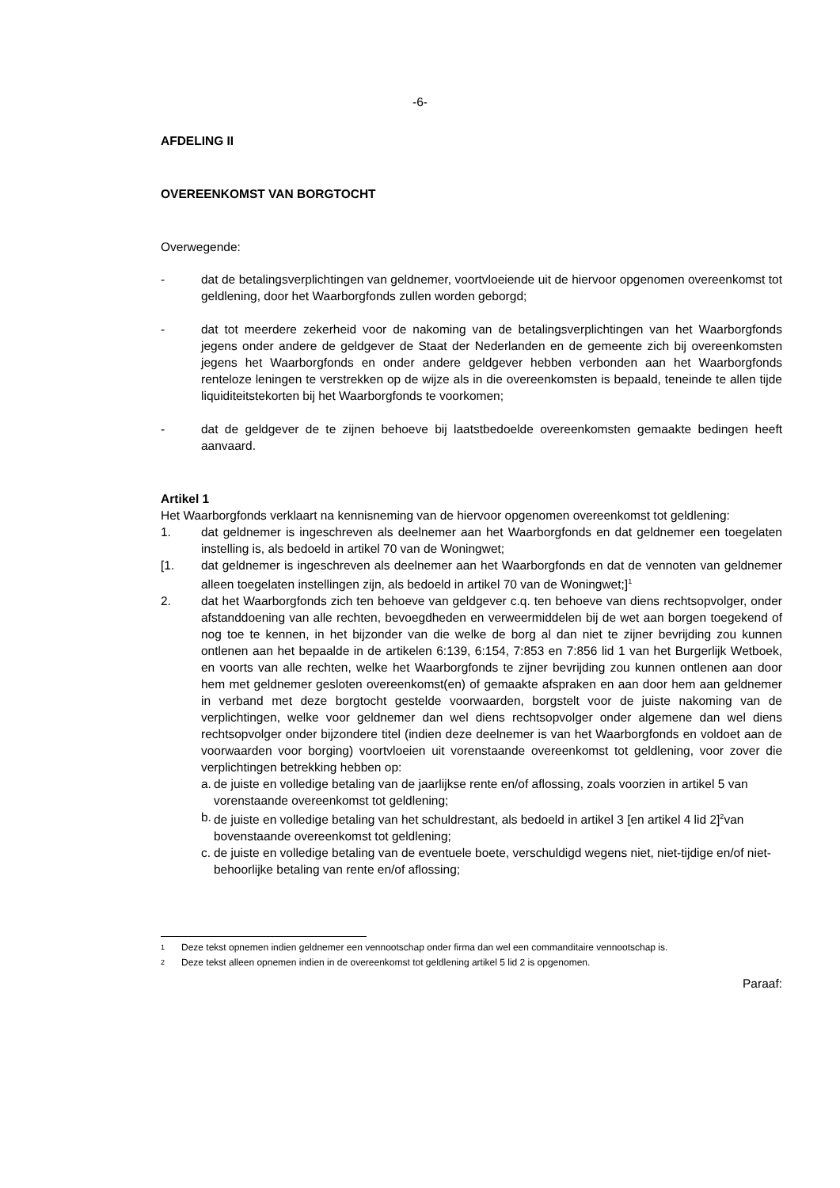-6-
AFDELING II
OVEREENKOMST VAN BORGTOCHT
Overwegende:
- dat de betalingsverplichtingen van geldnemer, voortvloeiende uit de hiervoor opgenomen overeenkomst tot geldlening, door het Waarborgfonds zullen worden geborgd;
- dat tot meerdere zekerheid voor de nakoming van de betalingsverplichtingen van het Waarborgfonds jegens onder andere de geldgever de Staat der Nederlanden en de gemeente zich bij overeenkomsten jegens het Waarborgfonds en onder andere geldgever hebben verbonden aan het Waarborgfonds renteloze leningen te verstrekken op de wijze als in die overeenkomsten is bepaald, teneinde te allen tijde liquiditeitstekorten bij het Waarborgfonds te voorkomen;
- dat de geldgever de te zijnen behoeve bij laatstbedoelde overeenkomsten gemaakte bedingen heeft aanvaard.
Artikel 1
Het Waarborgfonds verklaart na kennisneming van de hiervoor opgenomen overeenkomst tot geldlening:
1. dat geldnemer is ingeschreven als deelnemer aan het Waarborgfonds en dat geldnemer een toegelaten instelling is, als bedoeld in artikel 70 van de Woningwet;
[1. dat geldnemer is ingeschreven als deelnemer aan het Waarborgfonds en dat de vennoten van geldnemer alleen toegelaten instellingen zijn, als bedoeld in artikel 70 van de Woningwet;]<sup>1</sup>
2. dat het Waarborgfonds zich ten behoeve van geldgever c.q. ten behoeve van diens rechtsopvolger, onder afstanddoening van alle rechten, bevoegdheden en verweermiddelen bij de wet aan borgen toegekend of nog toe te kennen, in het bijzonder van die welke de borg al dan niet te zijner bevrijding zou kunnen ontlenen aan het bepaalde in de artikelen 6:139, 6:154, 7:853 en 7:856 lid 1 van het Burgerlijk Wetboek, en voorts van alle rechten, welke het Waarborgfonds te zijner bevrijding zou kunnen ontlenen aan door hem met geldnemer gesloten overeenkomst(en) of gemaakte afspraken en aan door hem aan geldnemer in verband met deze borgtocht gestelde voorwaarden, borgstelt voor de juiste nakoming van de verplichtingen, welke voor geldnemer dan wel diens rechtsopvolger onder algemene dan wel diens rechtsopvolger onder bijzondere titel (indien deze deelnemer is van het Waarborgfonds en voldoet aan de voorwaarden voor borging) voortvloeien uit vorenstaande overeenkomst tot geldlening, voor zover die verplichtingen betrekking hebben op:
a. de juiste en volledige betaling van de jaarlijkse rente en/of aflossing, zoals voorzien in artikel 5 van vorenstaande overeenkomst tot geldlening;
b. de juiste en volledige betaling van het schuldrestant, als bedoeld in artikel 3 [en artikel 4 lid 2]<sup>2</sup>van bovenstaande overeenkomst tot geldlening;
c. de juiste en volledige betaling van de eventuele boete, verschuldigd wegens niet, niet-tijdige en/of niet-behoorlijke betaling van rente en/of aflossing;
<sup>1</sup> Deze tekst opnemen indien geldnemer een vennootschap onder firma dan wel een commanditaire vennootschap is.
<sup>2</sup> Deze tekst alleen opnemen indien in de overeenkomst tot geldlening artikel 5 lid 2 is opgenomen.
Paraaf: